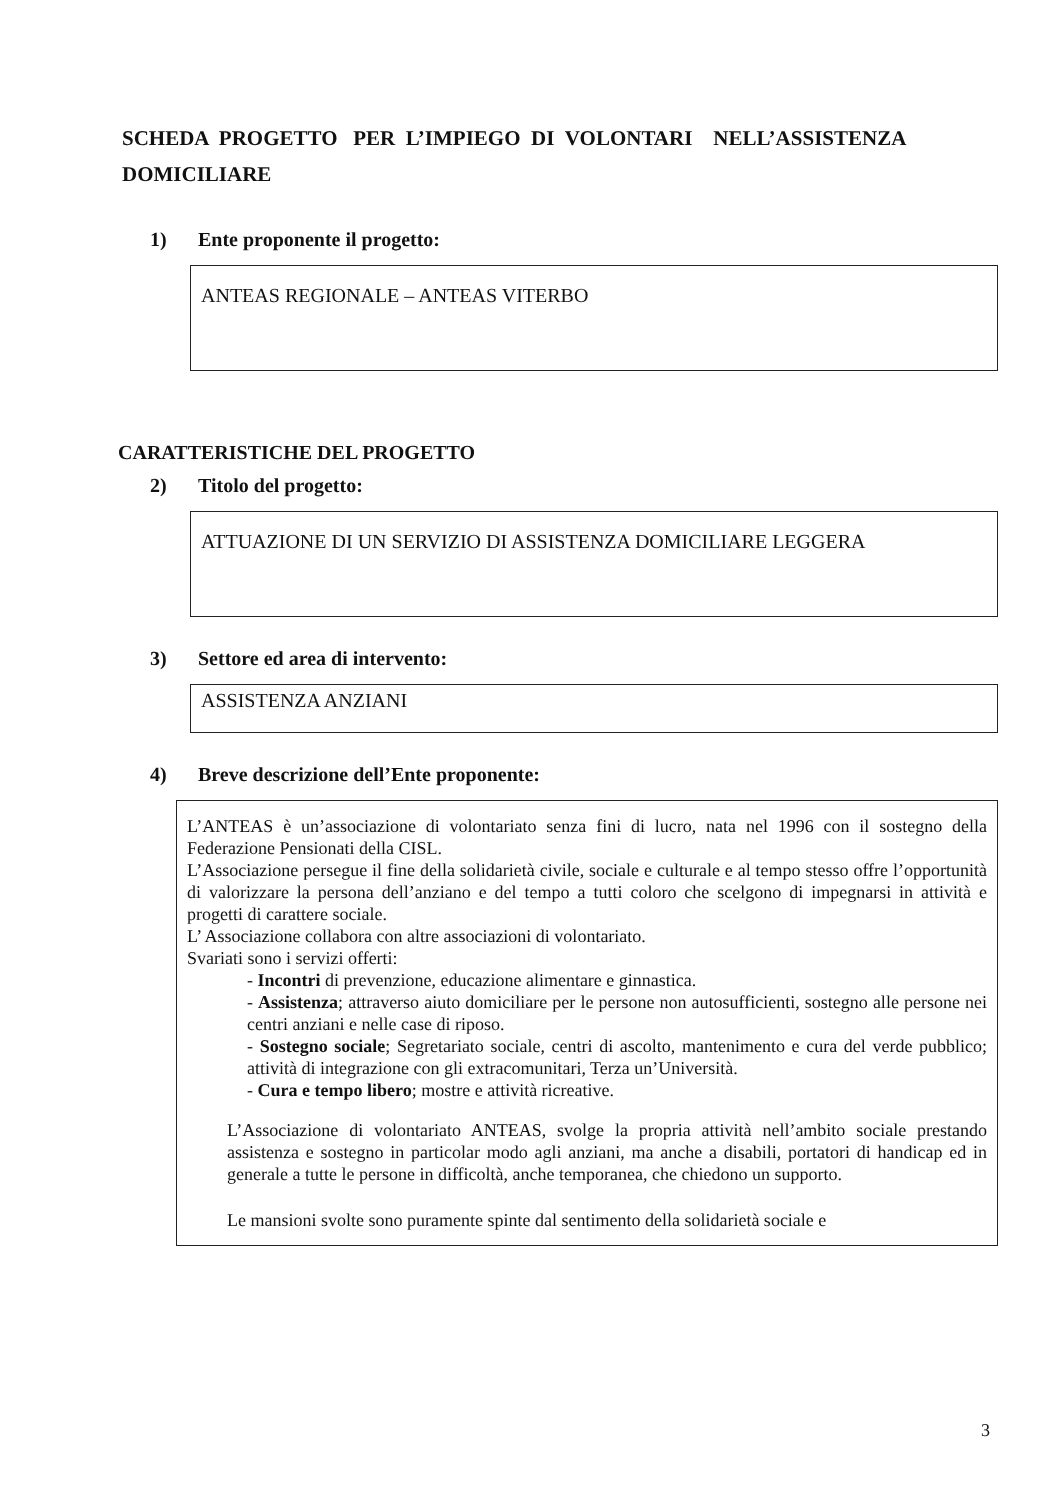SCHEDA PROGETTO PER L’IMPIEGO DI VOLONTARI NELL’ASSISTENZA DOMICILIARE
1) Ente proponente il progetto:
ANTEAS REGIONALE – ANTEAS VITERBO
CARATTERISTICHE DEL PROGETTO
2) Titolo del progetto:
ATTUAZIONE DI UN SERVIZIO DI ASSISTENZA DOMICILIARE LEGGERA
3) Settore ed area di intervento:
ASSISTENZA ANZIANI
4) Breve descrizione dell’Ente proponente:
L’ANTEAS è un’associazione di volontariato senza fini di lucro, nata nel 1996 con il sostegno della Federazione Pensionati della CISL.
L’Associazione persegue il fine della solidarietà civile, sociale e culturale e al tempo stesso offre l’opportunità di valorizzare la persona dell’anziano e del tempo a tutti coloro che scelgono di impegnarsi in attività e progetti di carattere sociale.
L’ Associazione collabora con altre associazioni di volontariato.
Svariati sono i servizi offerti:
- Incontri di prevenzione, educazione alimentare e ginnastica.
- Assistenza; attraverso aiuto domiciliare per le persone non autosufficienti, sostegno alle persone nei centri anziani e nelle case di riposo.
- Sostegno sociale; Segretariato sociale, centri di ascolto, mantenimento e cura del verde pubblico; attività di integrazione con gli extracomunitari, Terza un’Università.
- Cura e tempo libero; mostre e attività ricreative.
L’Associazione di volontariato ANTEAS, svolge la propria attività nell’ambito sociale prestando assistenza e sostegno in particolar modo agli anziani, ma anche a disabili, portatori di handicap ed in generale a tutte le persone in difficoltà, anche temporanea, che chiedono un supporto.
Le mansioni svolte sono puramente spinte dal sentimento della solidarietà sociale e
3